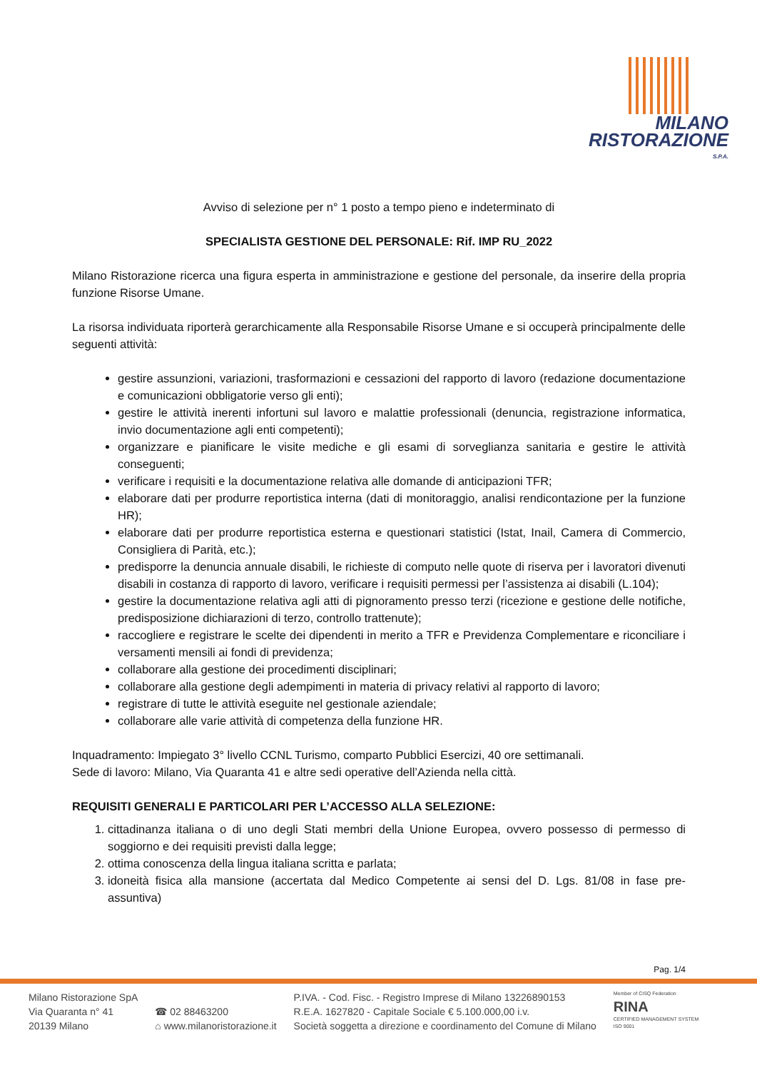MILANO
RISTORAZIONE
S.P.A.
Avviso di selezione per n° 1 posto a tempo pieno e indeterminato di
SPECIALISTA GESTIONE DEL PERSONALE: Rif. IMP RU_2022
Milano Ristorazione ricerca una figura esperta in amministrazione e gestione del personale, da inserire della propria funzione Risorse Umane.
La risorsa individuata riporterà gerarchicamente alla Responsabile Risorse Umane e si occuperà principalmente delle seguenti attività:
gestire assunzioni, variazioni, trasformazioni e cessazioni del rapporto di lavoro (redazione documentazione e comunicazioni obbligatorie verso gli enti);
gestire le attività inerenti infortuni sul lavoro e malattie professionali (denuncia, registrazione informatica, invio documentazione agli enti competenti);
organizzare e pianificare le visite mediche e gli esami di sorveglianza sanitaria e gestire le attività conseguenti;
verificare i requisiti e la documentazione relativa alle domande di anticipazioni TFR;
elaborare dati per produrre reportistica interna (dati di monitoraggio, analisi rendicontazione per la funzione HR);
elaborare dati per produrre reportistica esterna e questionari statistici (Istat, Inail, Camera di Commercio, Consigliera di Parità, etc.);
predisporre la denuncia annuale disabili, le richieste di computo nelle quote di riserva per i lavoratori divenuti disabili in costanza di rapporto di lavoro, verificare i requisiti permessi per l’assistenza ai disabili (L.104);
gestire la documentazione relativa agli atti di pignoramento presso terzi (ricezione e gestione delle notifiche, predisposizione dichiarazioni di terzo, controllo trattenute);
raccogliere e registrare le scelte dei dipendenti in merito a TFR e Previdenza Complementare e riconciliare i versamenti mensili ai fondi di previdenza;
collaborare alla gestione dei procedimenti disciplinari;
collaborare alla gestione degli adempimenti in materia di privacy relativi al rapporto di lavoro;
registrare di tutte le attività eseguite nel gestionale aziendale;
collaborare alle varie attività di competenza della funzione HR.
Inquadramento: Impiegato 3° livello CCNL Turismo, comparto Pubblici Esercizi, 40 ore settimanali.
Sede di lavoro: Milano, Via Quaranta 41 e altre sedi operative dell’Azienda nella città.
REQUISITI GENERALI E PARTICOLARI PER L’ACCESSO ALLA SELEZIONE:
1. cittadinanza italiana o di uno degli Stati membri della Unione Europea, ovvero possesso di permesso di soggiorno e dei requisiti previsti dalla legge;
2. ottima conoscenza della lingua italiana scritta e parlata;
3. idoneità fisica alla mansione (accertata dal Medico Competente ai sensi del D. Lgs. 81/08 in fase pre-assuntiva)
Pag. 1/4
Milano Ristorazione SpA
Via Quaranta n° 41
20139 Milano
☎ 02 88463200
⌂ www.milanoristorazione.it
P.IVA. - Cod. Fisc. - Registro Imprese di Milano 13226890153
R.E.A. 1627820 - Capitale Sociale € 5.100.000,00 i.v.
Società soggetta a direzione e coordinamento del Comune di Milano
Member of CISQ Federation
RINA
CERTIFIED MANAGEMENT SYSTEM
ISO 9001